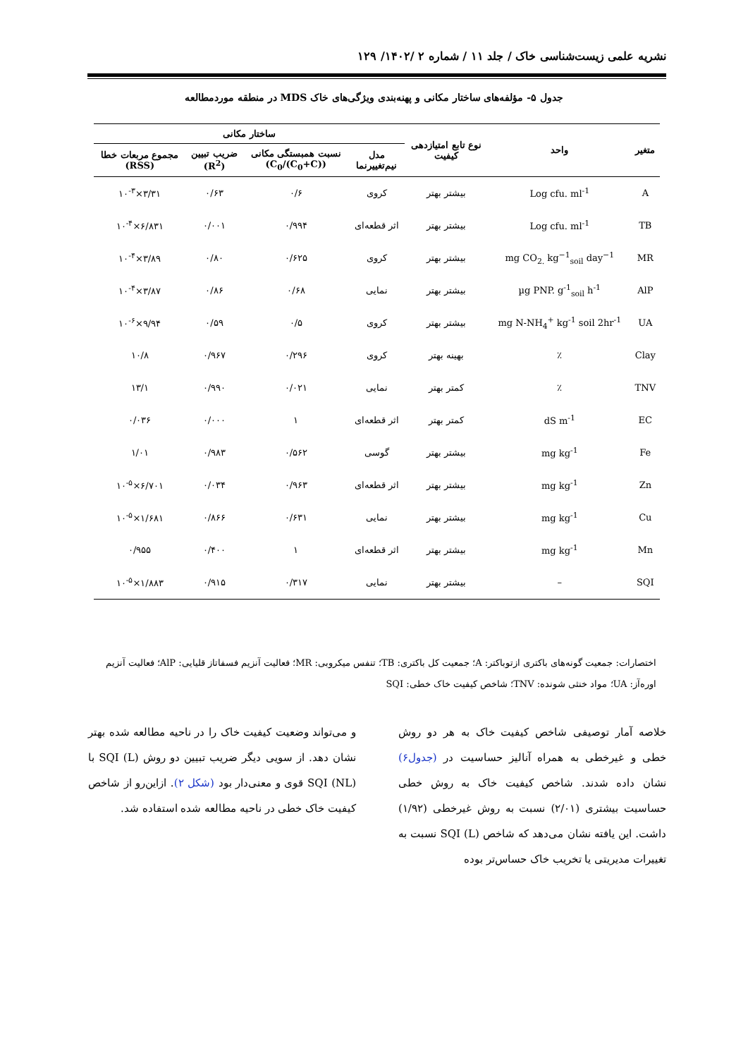نشریه علمی زیست‌شناسی خاک / جلد ۱۱ / شماره ۲ /۱۴۰۲/ ۱۲۹
جدول ۵- مؤلفه‌های ساختار مکانی و پهنه‌بندی ویژگی‌های خاک MDS در منطقه موردمطالعه
| متغیر | واحد | نوع تابع امتیازدهی کیفیت | ساختار مکانی | | | |
| --- | --- | --- | --- | --- | --- | --- |
| | | | مدل نیم‌تغییرنما | نسبت همبستگی مکانی (C<sub>0</sub>/(C<sub>0</sub>+C)) | ضریب تبیین (R<sup>2</sup>) | مجموع مربعات خطا (RSS) |
| A | Log cfu. ml<sup>-1</sup> | بیشتر بهتر | کروی | ۰/۶ | ۰/۶۳ | ۳/۳۱×۱۰<sup>-۳</sup> |
| TB | Log cfu. ml<sup>-1</sup> | بیشتر بهتر | اثر قطعه‌ای | ۰/۹۹۴ | ۰/۰۰۱ | ۶/۸۳۱×۱۰<sup>-۴</sup> |
| MR | mg CO<sub>2.</sub> kg<sup>−1</sup><sub>soil</sub> day<sup>−1</sup> | بیشتر بهتر | کروی | ۰/۶۲۵ | ۰/۸۰ | ۳/۸۹×۱۰<sup>-۴</sup> |
| AlP | µg PNP. g<sup>-1</sup><sub>soil</sub> h<sup>-1</sup> | بیشتر بهتر | نمایی | ۰/۶۸ | ۰/۸۶ | ۳/۸۷×۱۰<sup>-۴</sup> |
| UA | mg N-NH<sub>4</sub><sup>+</sup> kg<sup>-1</sup> soil 2hr<sup>-1</sup> | بیشتر بهتر | کروی | ۰/۵ | ۰/۵۹ | ۹/۹۴×۱۰<sup>-۶</sup> |
| Clay | ٪ | بهینه بهتر | کروی | ۰/۲۹۶ | ۰/۹۶۷ | ۱۰/۸ |
| TNV | ٪ | کمتر بهتر | نمایی | ۰/۰۲۱ | ۰/۹۹۰ | ۱۳/۱ |
| EC | dS m<sup>-1</sup> | کمتر بهتر | اثر قطعه‌ای | ۱ | ۰/۰۰۰ | ۰/۰۳۶ |
| Fe | mg kg<sup>-1</sup> | بیشتر بهتر | گوسی | ۰/۵۶۲ | ۰/۹۸۳ | ۱/۰۱ |
| Zn | mg kg<sup>-1</sup> | بیشتر بهتر | اثر قطعه‌ای | ۰/۹۶۳ | ۰/۰۳۴ | ۶/۷۰۱×۱۰<sup>-۵</sup> |
| Cu | mg kg<sup>-1</sup> | بیشتر بهتر | نمایی | ۰/۶۳۱ | ۰/۸۶۶ | ۱/۶۸۱×۱۰<sup>-۵</sup> |
| Mn | mg kg<sup>-1</sup> | بیشتر بهتر | اثر قطعه‌ای | ۱ | ۰/۴۰۰ | ۰/۹۵۵ |
| SQI | – | بیشتر بهتر | نمایی | ۰/۳۱۷ | ۰/۹۱۵ | ۱/۸۸۳×۱۰<sup>-۵</sup> |
اختصارات: جمعیت گونه‌های باکتری ازتوباکتر: A؛ جمعیت کل باکتری: TB؛ تنفس میکروبی: MR؛ فعالیت آنزیم فسفاتاز قلیایی: AlP؛ فعالیت آنزیم اوره‌آز: UA؛ مواد خنثی شونده: TNV؛ شاخص کیفیت خاک خطی: SQI
خلاصه آمار توصیفی شاخص کیفیت خاک به هر دو روش خطی و غیرخطی به همراه آنالیز حساسیت در (جدول۶) نشان داده شدند. شاخص کیفیت خاک به روش خطی حساسیت بیشتری (۲/۰۱) نسبت به روش غیرخطی (۱/۹۲) داشت. این یافته نشان می‌دهد که شاخص SQI (L) نسبت به تغییرات مدیریتی یا تخریب خاک حساس‌تر بوده
و می‌تواند وضعیت کیفیت خاک را در ناحیه مطالعه شده بهتر نشان دهد. از سویی دیگر ضریب تبیین دو روش SQI (L) با SQI (NL) قوی و معنی‌دار بود (شکل ۲). ازاین‌رو از شاخص کیفیت خاک خطی در ناحیه مطالعه شده استفاده شد.